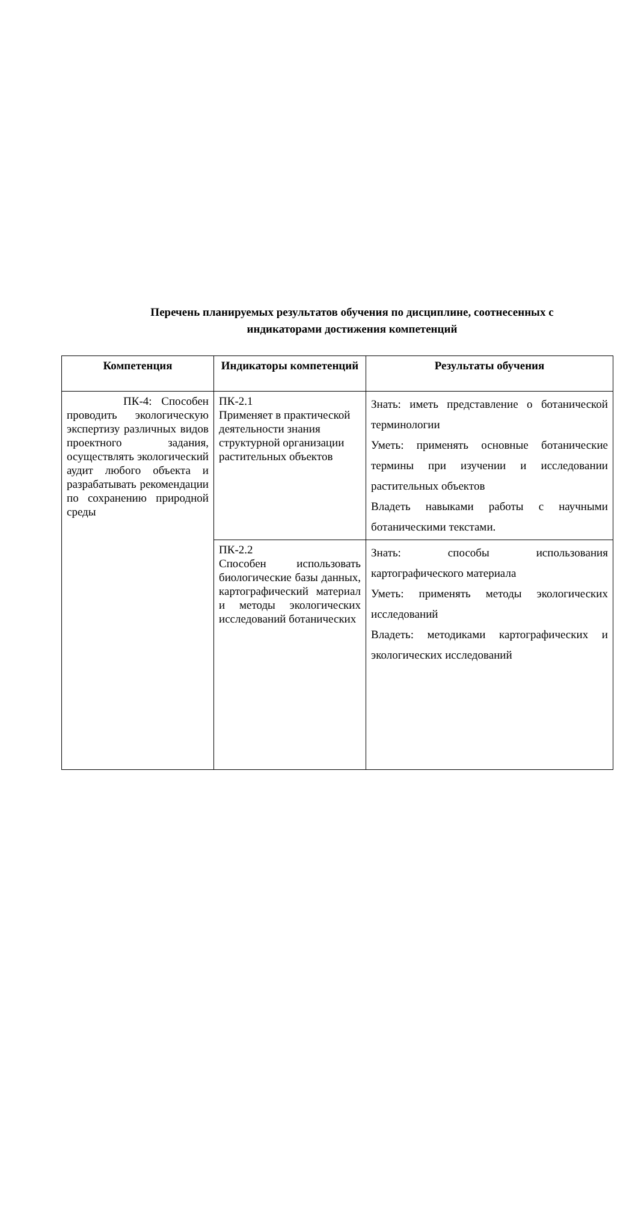Перечень планируемых результатов обучения по дисциплине, соотнесенных с
индикаторами достижения компетенций
| Компетенция | Индикаторы компетенций | Результаты обучения |
| --- | --- | --- |
| ПК-4: Способен проводить экологическую экспертизу различных видов проектного задания, осуществлять экологический аудит любого объекта и разрабатывать рекомендации по сохранению природной среды | ПК-2.1 Применяет в практической деятельности знания структурной организации растительных объектов | Знать: иметь представление о ботанической терминологии Уметь: применять основные ботанические термины при изучении и исследовании растительных объектов Владеть навыками работы с научными ботаническими текстами. |
| | ПК-2.2 Способен использовать биологические базы данных, картографический материал и методы экологических исследований ботанических | Знать: способы использования картографического материала Уметь: применять методы экологических исследований Владеть: методиками картографических и экологических исследований |